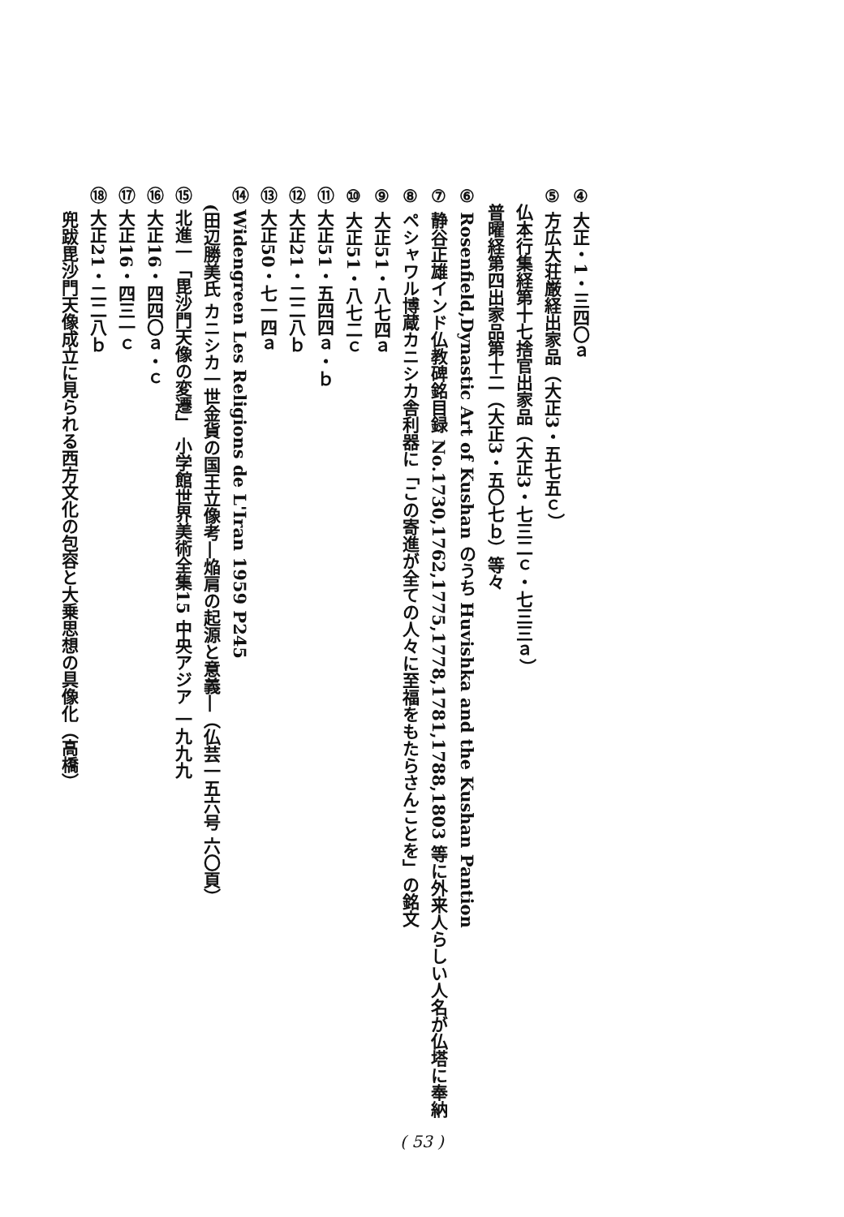④ 大正・1・三四〇ａ
⑤ 方広大荘厳経出家品（大正3・五七五ｃ）
　仏本行集経第十七捨官出家品（大正3・七三二ｃ・七三三ａ）
　普曜経第四出家品第十二（大正3・五〇七ｂ）等々
⑥ Rosenfield,Dynastic Art of Kushan のうち Huvishka and the Kushan Pantion
⑦ 静谷正雄インド仏教碑銘目録 No.1730,1762,1775,1778,1781,1788,1803 等に外来人らしい人名が仏塔に奉納
⑧ ペシャワル博蔵カニシカ舎利器に「この寄進が全ての人々に至福をもたらさんことを」の銘文
⑨ 大正51・八七四ａ
⑩ 大正51・八七二ｃ
⑪ 大正51・五四四ａ・ｂ
⑫ 大正21・二二八ｂ
⑬ 大正50・七一四ａ
⑭ Widengreen Les Religions de L'Iran 1959 P245
　(田辺勝美氏 カニシカ一世金貨の国王立像考―焔肩の起源と意義―（仏芸一五六号 六〇頁）
⑮ 北進一「毘沙門天像の変遷」 小学館世界美術全集15 中央アジア 一九九九
⑯ 大正16・四四〇ａ・ｃ
⑰ 大正16・四三一ｃ
⑱ 大正21・二二八ｂ
兜跋毘沙門天像成立に見られる西方文化の包容と大乗思想の具像化（高橋）
( 53 )